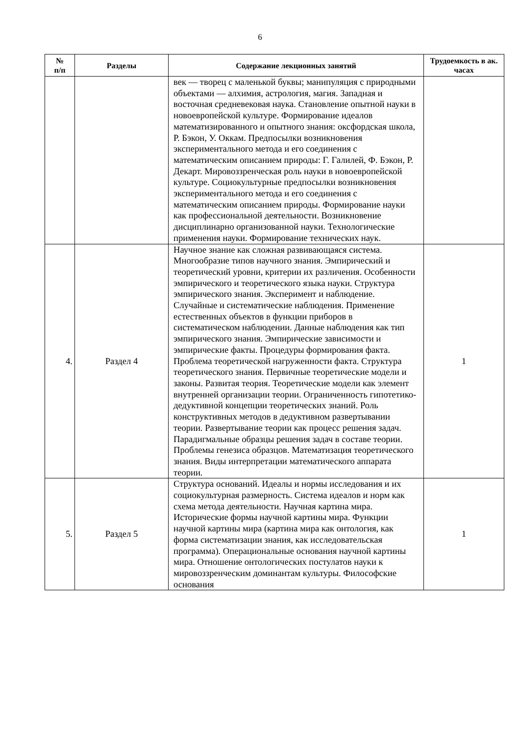6
| № п/п | Разделы | Содержание лекционных занятий | Трудоемкость в ак. часах |
| --- | --- | --- | --- |
| | | век — творец с маленькой буквы; манипуляция с природными объектами — алхимия, астрология, магия. Западная и восточная средневековая наука. Становление опытной науки в новоевропейской культуре. Формирование идеалов математизированного и опытного знания: оксфордская школа, Р. Бэкон, У. Оккам. Предпосылки возникновения экспериментального метода и его соединения с математическим описанием природы: Г. Галилей, Ф. Бэкон, Р. Декарт. Мировоззренческая роль науки в новоевропейской культуре. Социокультурные предпосылки возникновения экспериментального метода и его соединения с математическим описанием природы. Формирование науки как профессиональной деятельности. Возникновение дисциплинарно организованной науки. Технологические применения науки. Формирование технических наук. | |
| 4. | Раздел 4 | Научное знание как сложная развивающаяся система. Многообразие типов научного знания. Эмпирический и теоретический уровни, критерии их различения. Особенности эмпирического и теоретического языка науки. Структура эмпирического знания. Эксперимент и наблюдение. Случайные и систематические наблюдения. Применение естественных объектов в функции приборов в систематическом наблюдении. Данные наблюдения как тип эмпирического знания. Эмпирические зависимости и эмпирические факты. Процедуры формирования факта. Проблема теоретической нагруженности факта. Структура теоретического знания. Первичные теоретические модели и законы. Развитая теория. Теоретические модели как элемент внутренней организации теории. Ограниченность гипотетико-дедуктивной концепции теоретических знаний. Роль конструктивных методов в дедуктивном развертывании теории. Развертывание теории как процесс решения задач. Парадигмальные образцы решения задач в составе теории. Проблемы генезиса образцов. Математизация теоретического знания. Виды интерпретации математического аппарата теории. | 1 |
| 5. | Раздел 5 | Структура оснований. Идеалы и нормы исследования и их социокультурная размерность. Система идеалов и норм как схема метода деятельности. Научная картина мира. Исторические формы научной картины мира. Функции научной картины мира (картина мира как онтология, как форма систематизации знания, как исследовательская программа). Операциональные основания научной картины мира. Отношение онтологических постулатов науки к мировоззренческим доминантам культуры. Философские основания | 1 |